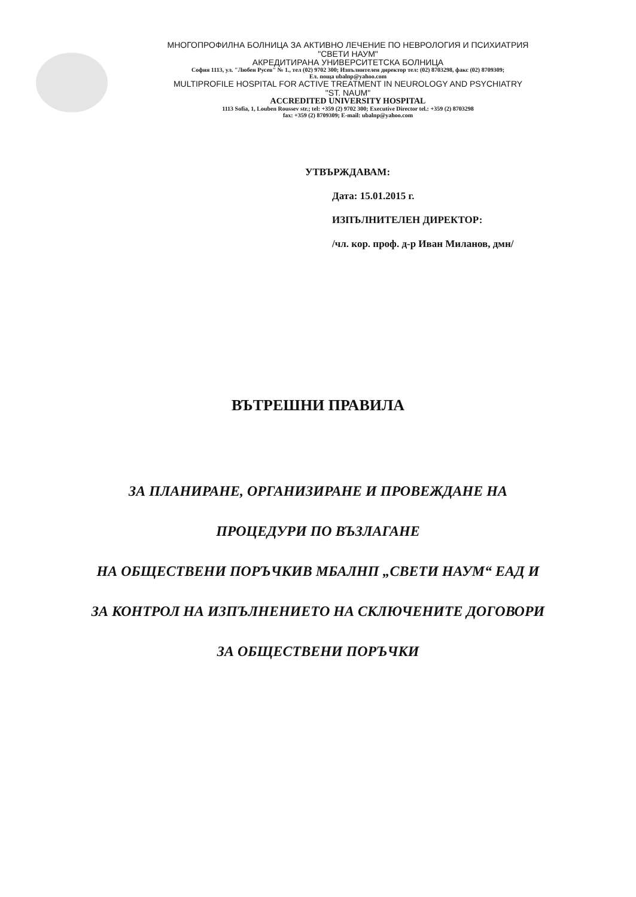МНОГОПРОФИЛНА БОЛНИЦА ЗА АКТИВНО ЛЕЧЕНИЕ ПО НЕВРОЛОГИЯ И ПСИХИАТРИЯ
"СВЕТИ НАУМ"
АКРЕДИТИРАНА УНИВЕРСИТЕТСКА БОЛНИЦА
София 1113, ул. "Любен Русев" № 1., тел (02) 9702 300; Изпълнителен директор тел: (02) 8703298, факс (02) 8709309;
Ел. поща ubalnp@yahoo.com
MULTIPROFILE HOSPITAL FOR ACTIVE TREATMENT IN NEUROLOGY AND PSYCHIATRY
"ST. NAUM"
ACCREDITED UNIVERSITY HOSPITAL
1113 Sofia, 1, Louben Roussev str.; tel: +359 (2) 9702 300; Executive Director tel.: +359 (2) 8703298
fax: +359 (2) 8709309; E-mail: ubalnp@yahoo.com
УТВЪРЖДАВАМ:
Дата: 15.01.2015 г.
ИЗПЪЛНИТЕЛЕН ДИРЕКТОР:
/чл. кор. проф. д-р Иван Миланов, дмн/
ВЪТРЕШНИ ПРАВИЛА
ЗА ПЛАНИРАНЕ, ОРГАНИЗИРАНЕ И ПРОВЕЖДАНЕ НА
ПРОЦЕДУРИ ПО ВЪЗЛАГАНЕ
НА ОБЩЕСТВЕНИ ПОРЪЧКИВ МБАЛНП „СВЕТИ НАУМ“ ЕАД И
ЗА КОНТРОЛ НА ИЗПЪЛНЕНИЕТО НА СКЛЮЧЕНИТЕ ДОГОВОРИ
ЗА ОБЩЕСТВЕНИ ПОРЪЧКИ